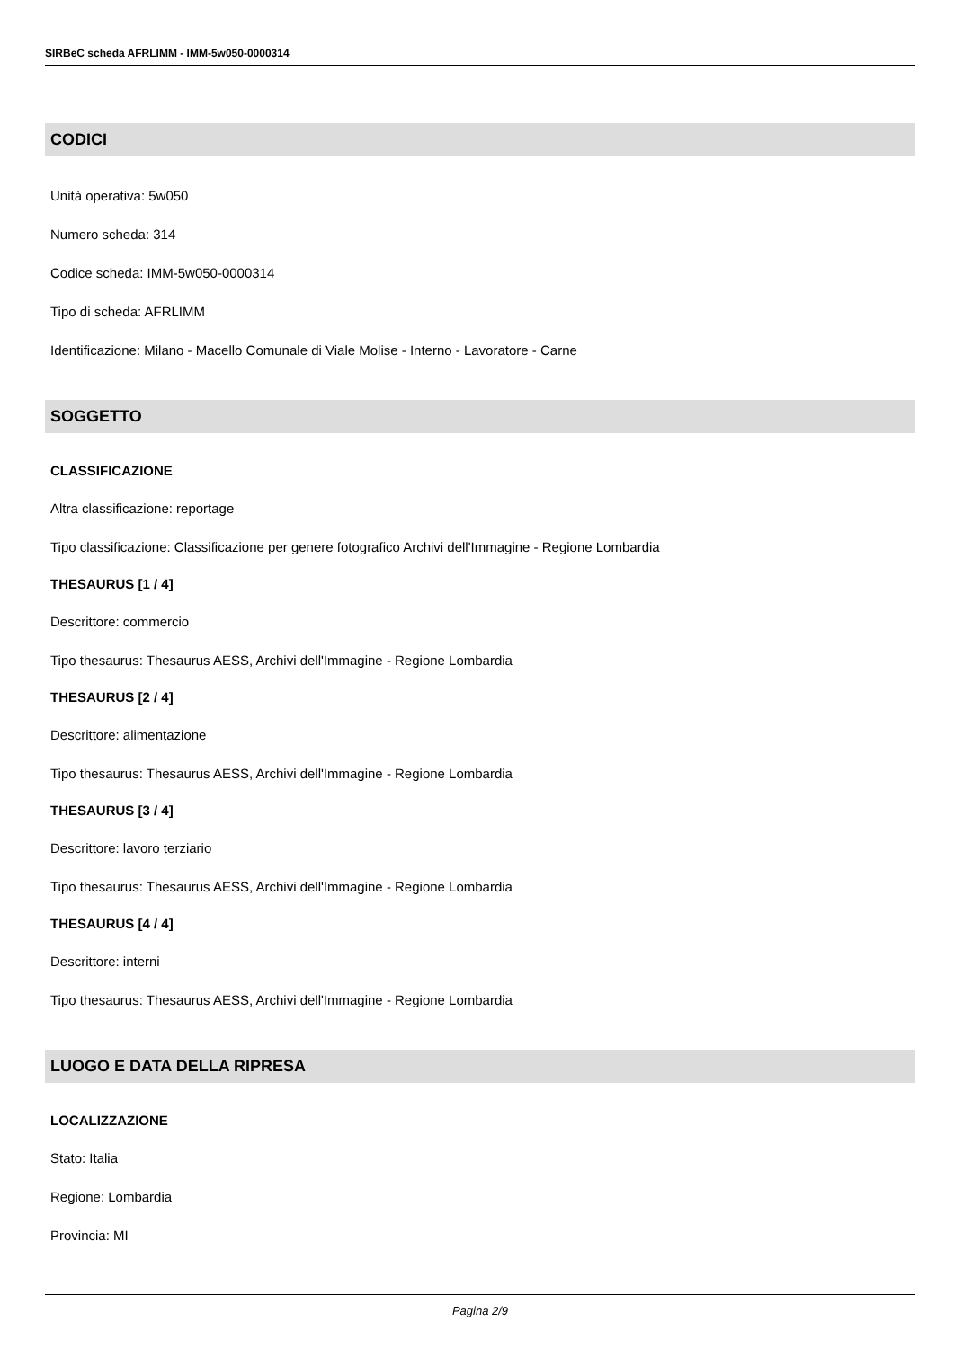SIRBeC scheda AFRLIMM - IMM-5w050-0000314
CODICI
Unità operativa: 5w050
Numero scheda: 314
Codice scheda: IMM-5w050-0000314
Tipo di scheda: AFRLIMM
Identificazione: Milano - Macello Comunale di Viale Molise - Interno - Lavoratore - Carne
SOGGETTO
CLASSIFICAZIONE
Altra classificazione: reportage
Tipo classificazione: Classificazione per genere fotografico Archivi dell'Immagine - Regione Lombardia
THESAURUS [1 / 4]
Descrittore: commercio
Tipo thesaurus: Thesaurus AESS, Archivi dell'Immagine - Regione Lombardia
THESAURUS [2 / 4]
Descrittore: alimentazione
Tipo thesaurus: Thesaurus AESS, Archivi dell'Immagine - Regione Lombardia
THESAURUS [3 / 4]
Descrittore: lavoro terziario
Tipo thesaurus: Thesaurus AESS, Archivi dell'Immagine - Regione Lombardia
THESAURUS [4 / 4]
Descrittore: interni
Tipo thesaurus: Thesaurus AESS, Archivi dell'Immagine - Regione Lombardia
LUOGO E DATA DELLA RIPRESA
LOCALIZZAZIONE
Stato: Italia
Regione: Lombardia
Provincia: MI
Pagina 2/9